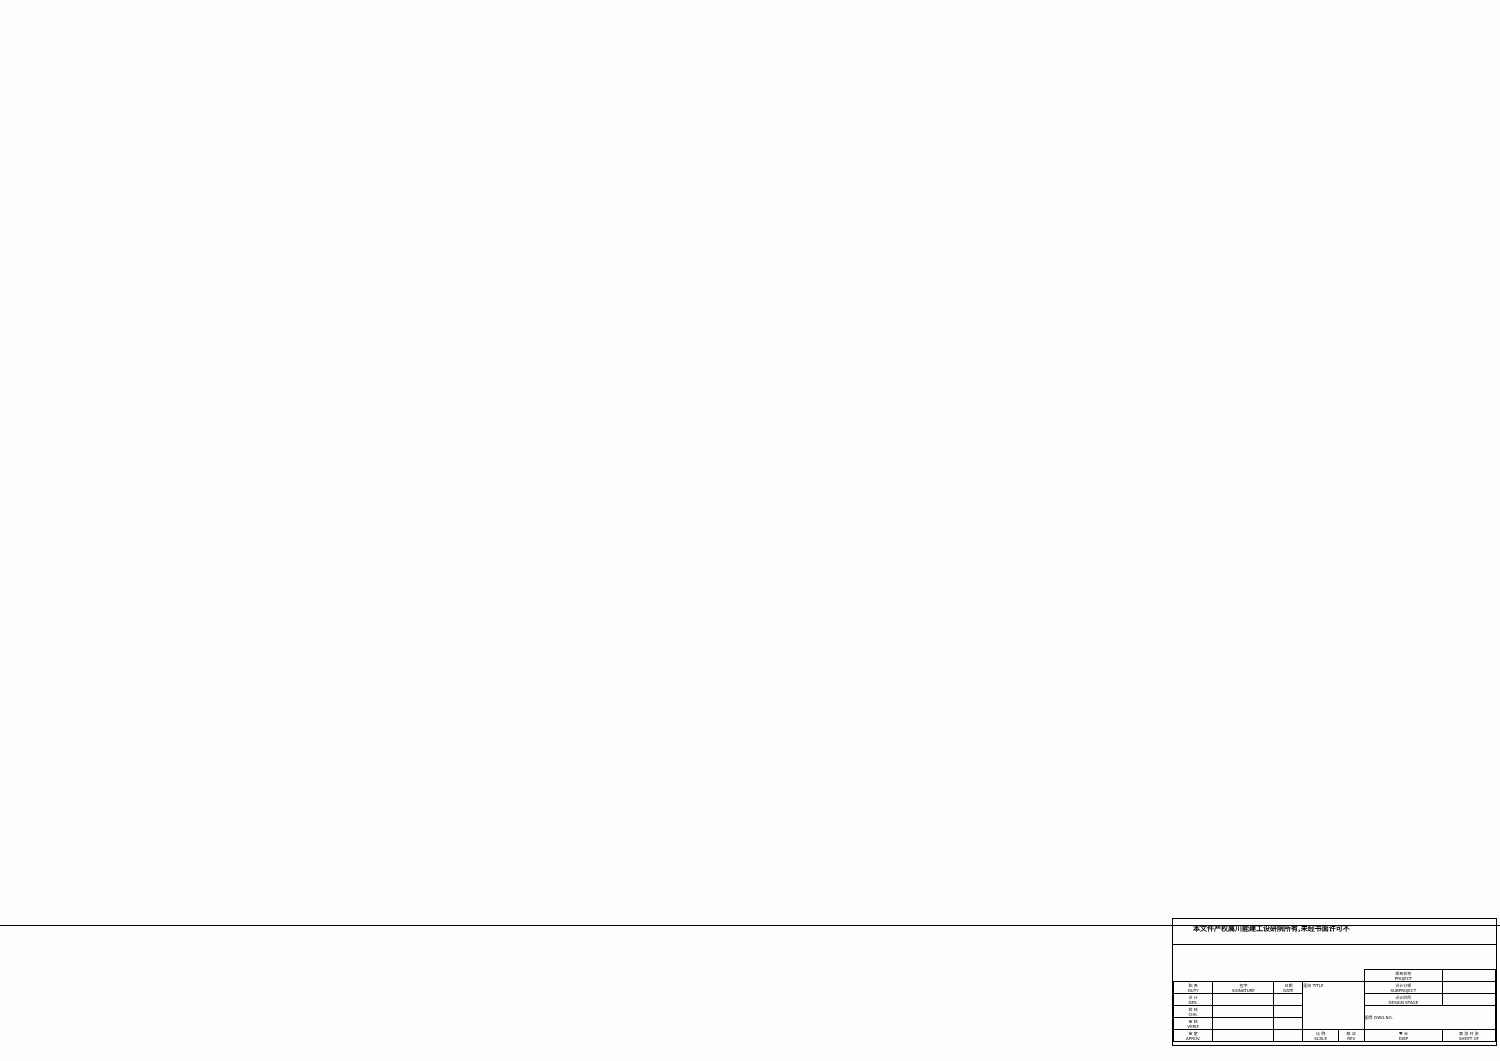本文件产权属川能建工设研院所有,未经书面许可不
| | | | | | 项目名称 PROJECT | |
| 职 责 DUTY | 签字 SIGNATURE | 日期 DATE | 图名 TITLE | | 设计分项 SUBPROJECT | |
| 设 计 DES. | | | | | 设计阶段 DESIGN STAGE | |
| 校 核 CHK. | | | | | 图号 DWG.NO. | |
| 审 核 VERIF. | | | | | | |
| 审 定 APROV. | | | 比 例 SCALE | 版 次 REV | 专 业 DISP | 第 张 共 张 SHEET OF |